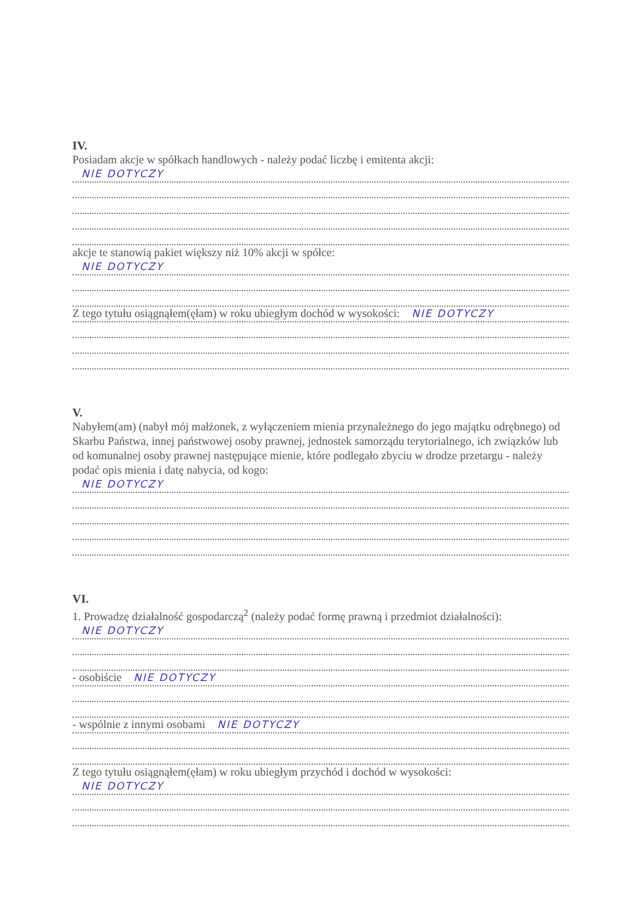IV.
Posiadam akcje w spółkach handlowych - należy podać liczbę i emitenta akcji:
NIE DOTYCZY
akcje te stanowią pakiet większy niż 10% akcji w spółce:
NIE DOTYCZY
Z tego tytułu osiągnąłem(ęłam) w roku ubiegłym dochód w wysokości: NIE DOTYCZY
V.
Nabyłem(am) (nabył mój małżonek, z wyłączeniem mienia przynależnego do jego majątku odrębnego) od Skarbu Państwa, innej państwowej osoby prawnej, jednostek samorządu terytorialnego, ich związków lub od komunalnej osoby prawnej następujące mienie, które podlegało zbyciu w drodze przetargu - należy podać opis mienia i datę nabycia, od kogo:
NIE DOTYCZY
VI.
1. Prowadzę działalność gospodarczą<sup>2</sup> (należy podać formę prawną i przedmiot działalności):
NIE DOTYCZY
- osobiście NIE DOTYCZY
- wspólnie z innymi osobami NIE DOTYCZY
Z tego tytułu osiągnąłem(ęłam) w roku ubiegłym przychód i dochód w wysokości:
NIE DOTYCZY